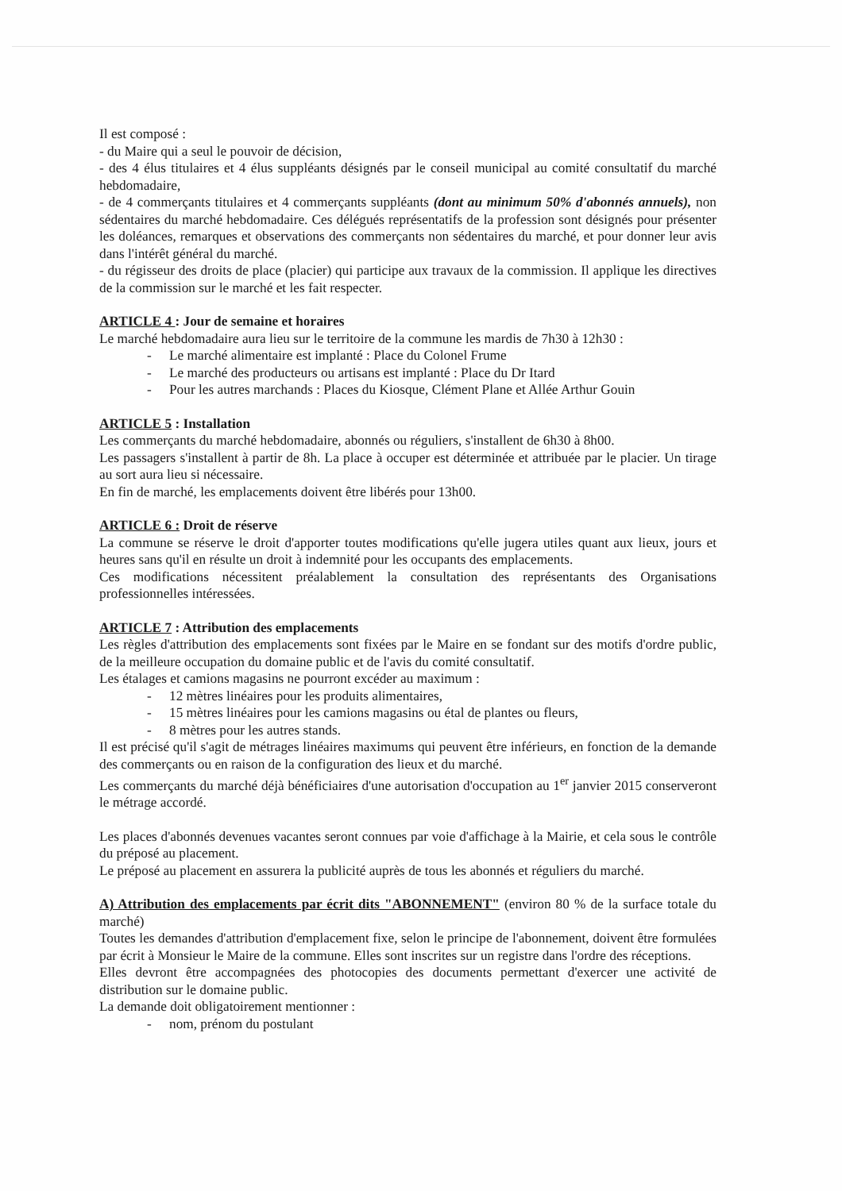Il est composé :
- du Maire qui a seul le pouvoir de décision,
- des 4 élus titulaires et 4 élus suppléants désignés par le conseil municipal au comité consultatif du marché hebdomadaire,
- de 4 commerçants titulaires et 4 commerçants suppléants (dont au minimum 50% d'abonnés annuels), non sédentaires du marché hebdomadaire. Ces délégués représentatifs de la profession sont désignés pour présenter les doléances, remarques et observations des commerçants non sédentaires du marché, et pour donner leur avis dans l'intérêt général du marché.
- du régisseur des droits de place (placier) qui participe aux travaux de la commission. Il applique les directives de la commission sur le marché et les fait respecter.
ARTICLE 4 : Jour de semaine et horaires
Le marché hebdomadaire aura lieu sur le territoire de la commune les mardis de 7h30 à 12h30 :
- Le marché alimentaire est implanté : Place du Colonel Frume
- Le marché des producteurs ou artisans est implanté : Place du Dr Itard
- Pour les autres marchands : Places du Kiosque, Clément Plane et Allée Arthur Gouin
ARTICLE 5 : Installation
Les commerçants du marché hebdomadaire, abonnés ou réguliers, s'installent de 6h30 à 8h00.
Les passagers s'installent à partir de 8h. La place à occuper est déterminée et attribuée par le placier. Un tirage au sort aura lieu si nécessaire.
En fin de marché, les emplacements doivent être libérés pour 13h00.
ARTICLE 6 : Droit de réserve
La commune se réserve le droit d'apporter toutes modifications qu'elle jugera utiles quant aux lieux, jours et heures sans qu'il en résulte un droit à indemnité pour les occupants des emplacements.
Ces modifications nécessitent préalablement la consultation des représentants des Organisations professionnelles intéressées.
ARTICLE 7 : Attribution des emplacements
Les règles d'attribution des emplacements sont fixées par le Maire en se fondant sur des motifs d'ordre public, de la meilleure occupation du domaine public et de l'avis du comité consultatif.
Les étalages et camions magasins ne pourront excéder au maximum :
- 12 mètres linéaires pour les produits alimentaires,
- 15 mètres linéaires pour les camions magasins ou étal de plantes ou fleurs,
- 8 mètres pour les autres stands.
Il est précisé qu'il s'agit de métrages linéaires maximums qui peuvent être inférieurs, en fonction de la demande des commerçants ou en raison de la configuration des lieux et du marché.
Les commerçants du marché déjà bénéficiaires d'une autorisation d'occupation au 1<sup>er</sup> janvier 2015 conserveront le métrage accordé.
Les places d'abonnés devenues vacantes seront connues par voie d'affichage à la Mairie, et cela sous le contrôle du préposé au placement.
Le préposé au placement en assurera la publicité auprès de tous les abonnés et réguliers du marché.
A) Attribution des emplacements par écrit dits "ABONNEMENT" (environ 80 % de la surface totale du marché)
Toutes les demandes d'attribution d'emplacement fixe, selon le principe de l'abonnement, doivent être formulées par écrit à Monsieur le Maire de la commune. Elles sont inscrites sur un registre dans l'ordre des réceptions.
Elles devront être accompagnées des photocopies des documents permettant d'exercer une activité de distribution sur le domaine public.
La demande doit obligatoirement mentionner :
- nom, prénom du postulant